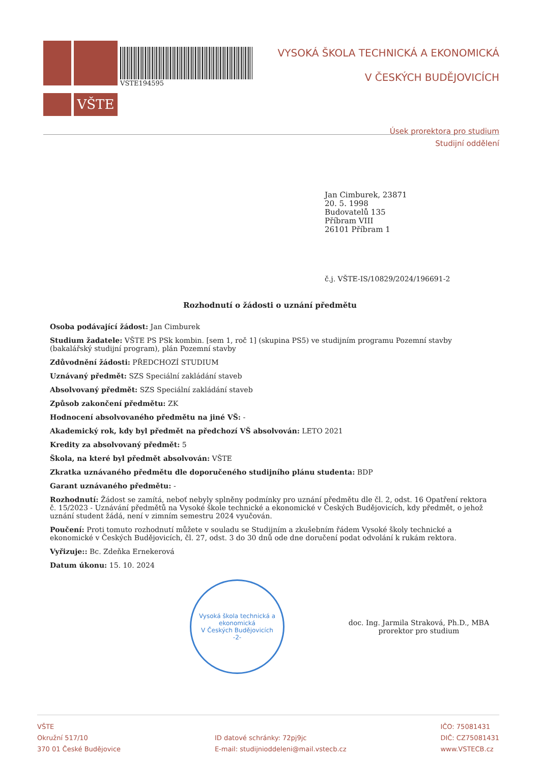VŠTE
VSTE194595
VYSOKÁ ŠKOLA TECHNICKÁ A EKONOMICKÁ
V ČESKÝCH BUDĚJOVICÍCH
Úsek prorektora pro studium
Studijní oddělení
Jan Cimburek, 23871
20. 5. 1998
Budovatelů 135
Příbram VIII
26101 Příbram 1
č.j. VŠTE-IS/10829/2024/196691-2
Rozhodnutí o žádosti o uznání předmětu
Osoba podávající žádost: Jan Cimburek
Studium žadatele: VŠTE PS PSk kombin. [sem 1, roč 1] (skupina PS5) ve studijním programu Pozemní stavby (bakalářský studijní program), plán Pozemní stavby
Zdůvodnění žádosti: PŘEDCHOZÍ STUDIUM
Uznávaný předmět: SZS Speciální zakládání staveb
Absolvovaný předmět: SZS Speciální zakládání staveb
Způsob zakončení předmětu: ZK
Hodnocení absolvovaného předmětu na jiné VŠ: -
Akademický rok, kdy byl předmět na předchozí VŠ absolvován: LETO 2021
Kredity za absolvovaný předmět: 5
Škola, na které byl předmět absolvován: VŠTE
Zkratka uznávaného předmětu dle doporučeného studijního plánu studenta: BDP
Garant uznávaného předmětu: -
Rozhodnutí: Žádost se zamítá, neboť nebyly splněny podmínky pro uznání předmětu dle čl. 2, odst. 16 Opatření rektora č. 15/2023 - Uznávání předmětů na Vysoké škole technické a ekonomické v Českých Budějovicích, kdy předmět, o jehož uznání student žádá, není v zimním semestru 2024 vyučován.
Poučení: Proti tomuto rozhodnutí můžete v souladu se Studijním a zkušebním řádem Vysoké školy technické a ekonomické v Českých Budějovicích, čl. 27, odst. 3 do 30 dnů ode dne doručení podat odvolání k rukám rektora.
Vyřizuje:: Bc. Zdeňka Ernekerová
Datum úkonu: 15. 10. 2024
Vysoká škola technická a ekonomická
V Českých Budějovicích
-2-
doc. Ing. Jarmila Straková, Ph.D., MBA
prorektor pro studium
VŠTE
Okružní 517/10
370 01 České Budějovice
ID datové schránky: 72pj9jc
E-mail: studijnioddeleni@mail.vstecb.cz
IČO: 75081431
DIČ: CZ75081431
www.VSTECB.cz